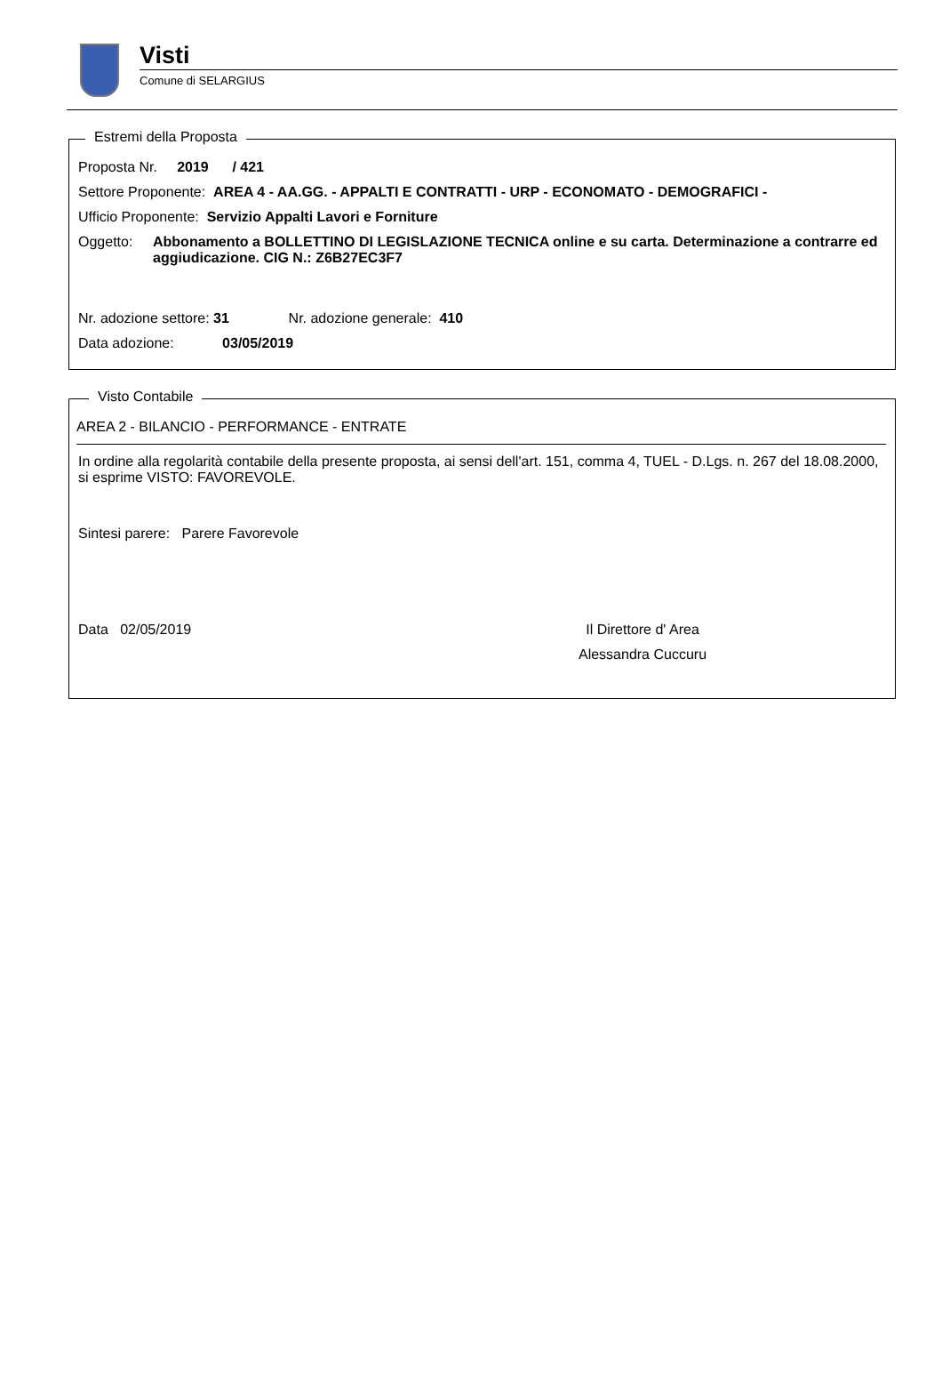Visti
Comune di SELARGIUS
Estremi della Proposta
Proposta Nr. 2019 / 421
Settore Proponente: AREA 4 - AA.GG. - APPALTI E CONTRATTI - URP - ECONOMATO - DEMOGRAFICI -
Ufficio Proponente: Servizio Appalti Lavori e Forniture
Oggetto: Abbonamento a BOLLETTINO DI LEGISLAZIONE TECNICA online e su carta. Determinazione a contrarre ed aggiudicazione. CIG N.: Z6B27EC3F7
Nr. adozione settore: 31 Nr. adozione generale: 410
Data adozione: 03/05/2019
Visto Contabile
AREA 2 - BILANCIO - PERFORMANCE - ENTRATE
In ordine alla regolarità contabile della presente proposta, ai sensi dell'art. 151, comma 4, TUEL - D.Lgs. n. 267 del 18.08.2000, si esprime VISTO: FAVOREVOLE.
Sintesi parere: Parere Favorevole
Data 02/05/2019 Il Direttore d' Area
Alessandra Cuccuru